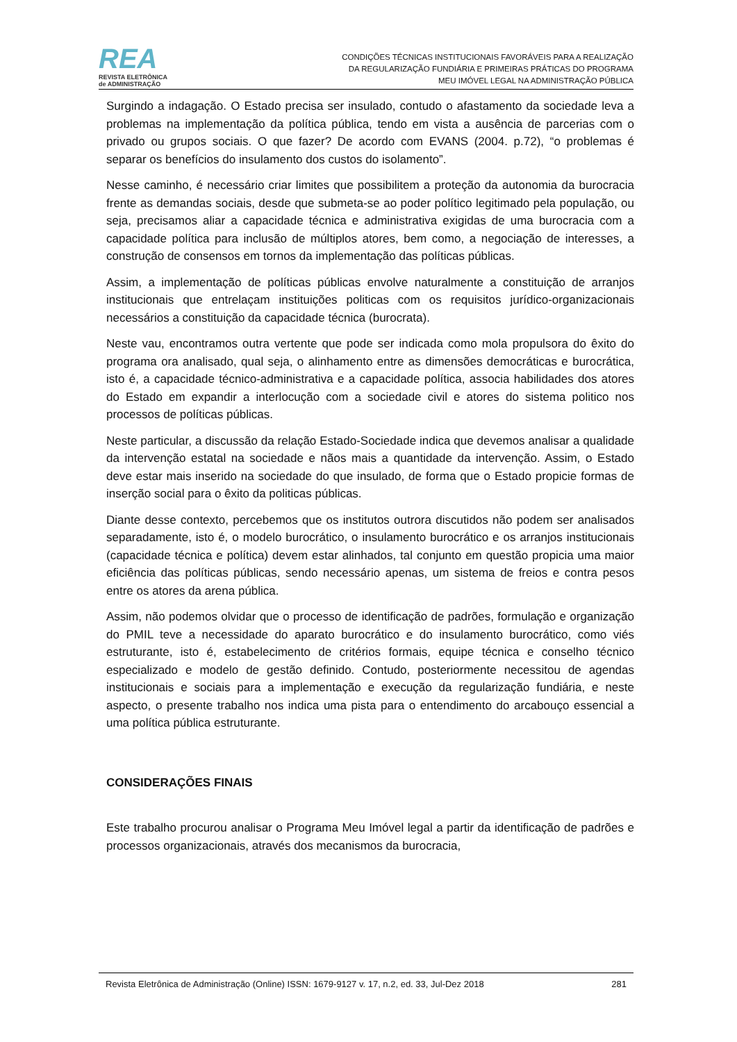REA
REVISTA ELETRÔNICA
de ADMINISTRAÇÃO
CONDIÇÕES TÉCNICAS INSTITUCIONAIS FAVORÁVEIS PARA A REALIZAÇÃO
DA REGULARIZAÇÃO FUNDIÁRIA E PRIMEIRAS PRÁTICAS DO PROGRAMA
MEU IMÓVEL LEGAL NA ADMINISTRAÇÃO PÚBLICA
Surgindo a indagação. O Estado precisa ser insulado, contudo o afastamento da sociedade leva a problemas na implementação da política pública, tendo em vista a ausência de parcerias com o privado ou grupos sociais. O que fazer? De acordo com EVANS (2004. p.72), “o problemas é separar os benefícios do insulamento dos custos do isolamento”.
Nesse caminho, é necessário criar limites que possibilitem a proteção da autonomia da burocracia frente as demandas sociais, desde que submeta-se ao poder político legitimado pela população, ou seja, precisamos aliar a capacidade técnica e administrativa exigidas de uma burocracia com a capacidade política para inclusão de múltiplos atores, bem como, a negociação de interesses, a construção de consensos em tornos da implementação das políticas públicas.
Assim, a implementação de políticas públicas envolve naturalmente a constituição de arranjos institucionais que entrelaçam instituições politicas com os requisitos jurídico-organizacionais necessários a constituição da capacidade técnica (burocrata).
Neste vau, encontramos outra vertente que pode ser indicada como mola propulsora do êxito do programa ora analisado, qual seja, o alinhamento entre as dimensões democráticas e burocrática, isto é, a capacidade técnico-administrativa e a capacidade política, associa habilidades dos atores do Estado em expandir a interlocução com a sociedade civil e atores do sistema politico nos processos de políticas públicas.
Neste particular, a discussão da relação Estado-Sociedade indica que devemos analisar a qualidade da intervenção estatal na sociedade e nãos mais a quantidade da intervenção. Assim, o Estado deve estar mais inserido na sociedade do que insulado, de forma que o Estado propicie formas de inserção social para o êxito da politicas públicas.
Diante desse contexto, percebemos que os institutos outrora discutidos não podem ser analisados separadamente, isto é, o modelo burocrático, o insulamento burocrático e os arranjos institucionais (capacidade técnica e política) devem estar alinhados, tal conjunto em questão propicia uma maior eficiência das políticas públicas, sendo necessário apenas, um sistema de freios e contra pesos entre os atores da arena pública.
Assim, não podemos olvidar que o processo de identificação de padrões, formulação e organização do PMIL teve a necessidade do aparato burocrático e do insulamento burocrático, como viés estruturante, isto é, estabelecimento de critérios formais, equipe técnica e conselho técnico especializado e modelo de gestão definido. Contudo, posteriormente necessitou de agendas institucionais e sociais para a implementação e execução da regularização fundiária, e neste aspecto, o presente trabalho nos indica uma pista para o entendimento do arcabouço essencial a uma política pública estruturante.
CONSIDERAÇÕES FINAIS
Este trabalho procurou analisar o Programa Meu Imóvel legal a partir da identificação de padrões e processos organizacionais, através dos mecanismos da burocracia,
Revista Eletrônica de Administração (Online) ISSN: 1679-9127 v. 17, n.2, ed. 33, Jul-Dez 2018 281